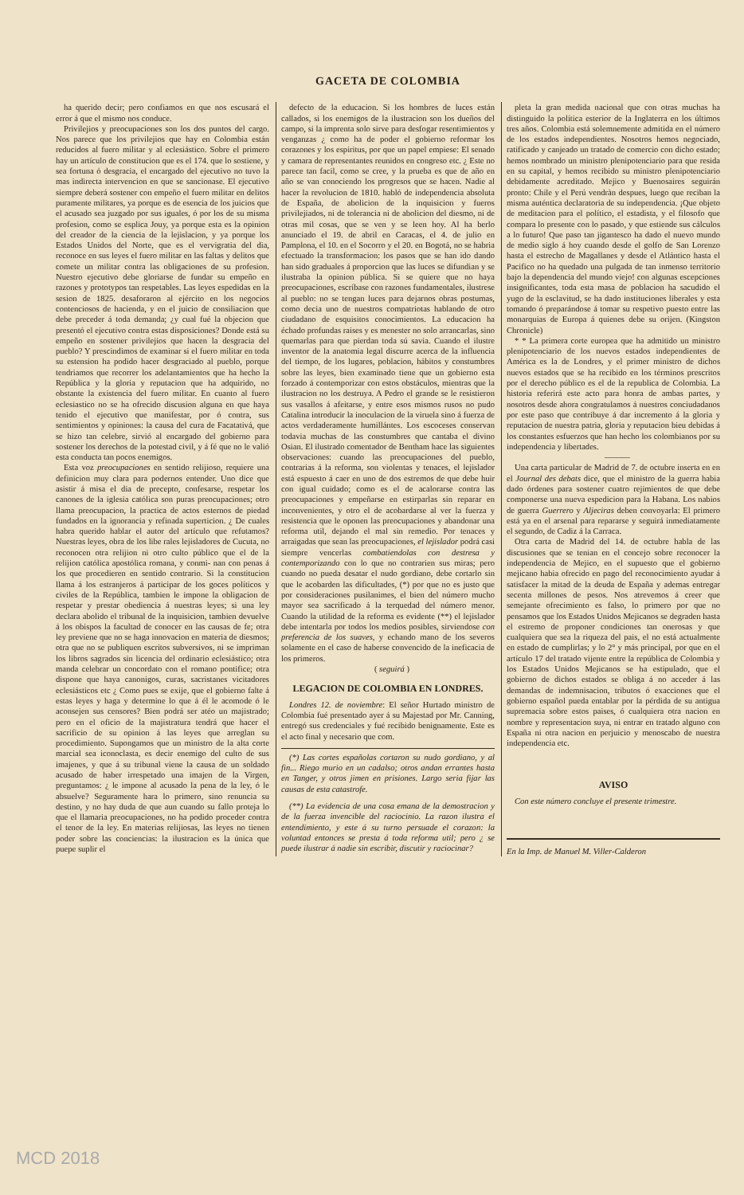GACETA DE COLOMBIA
ha querido decir; pero confiamos en que nos escusará el error á que el mismo nos conduce.
Privilejios y preocupaciones son los dos puntos del cargo. Nos parece que los privilejios que hay en Colombia están reducidos al fuero militar y al eclesiástico. Sobre el primero hay un artículo de constitucion que es el 174. que lo sostiene, y sea fortuna ó desgracia, el encargado del ejecutivo no tuvo la mas indirecta intervencion en que se sancionase. El ejecutivo siempre deberá sostener con empeño el fuero militar en delitos puramente militares, ya porque es de esencia de los juicios que el acusado sea juzgado por sus iguales, ó por los de su misma profesion, como se esplica Jouy, ya porque esta es la opinion del creador de la ciencia de la lejislacion, y ya porque los Estados Unidos del Norte, que es el vervigratia del dia, reconoce en sus leyes el fuero militar en las faltas y delitos que comete un militar contra las obligaciones de su profesion. Nuestro ejecutivo debe gloriarse de fundar su empeño en razones y prototypos tan respetables. Las leyes espedidas en la sesion de 1825. desaforaron al ejército en los negocios contenciosos de hacienda, y en el juicio de consiliacion que debe preceder á toda demanda; ¿y cual fué la objecion que presentó el ejecutivo contra estas disposiciones? Donde está su empeño en sostener privilejios que hacen la desgracia del pueblo? Y prescindimos de examinar si el fuero militar en toda su estension ha podido hacer desgraciado al pueblo, porque tendriamos que recorrer los adelantamientos que ha hecho la República y la gloria y reputacion que ha adquirido, no obstante la existencia del fuero militar. En cuanto al fuero eclesiastico no se ha ofrecido discusion alguna en que haya tenido el ejecutivo que manifestar, por ó contra, sus sentimientos y opiniones: la causa del cura de Facatativá, que se hizo tan celebre, sirvió al encargado del gobierno para sostener los derechos de la potestad civil, y á fé que no le valió esta conducta tan pocos enemigos.
Esta voz preocupaciones en sentido relijioso, requiere una definicion muy clara para podernos entender. Uno dice que asistir á misa el dia de precepto, confesarse, respetar los canones de la iglesia católica son puras preocupaciones; otro llama preocupacion, la practica de actos esternos de piedad fundados en la ignorancia y refinada superticion. ¿ De cuales habra querido hablar el autor del artículo que refutamos? Nuestras leyes, obra de los libe rales lejisladores de Cucuta, no reconocen otra relijion ni otro culto público que el de la relijion católica apostólica romana, y conmi- nan con penas á los que procedieren en sentido contrario. Si la constitucion llama á los estranjeros á participar de los goces políticos y civiles de la República, tambien le impone la obligacion de respetar y prestar obediencia á nuestras leyes; si una ley declara abolido el tribunal de la inquisicion, tambien devuelve á los obispos la facultad de conocer en las causas de fe; otra ley previene que no se haga innovacion en materia de diesmos; otra que no se publiquen escritos subversivos, ni se impriman los libros sagrados sin licencia del ordinario eclesiástico; otra manda celebrar un concordato con el romano pontifice; otra dispone que haya canonigos, curas, sacristanes vicitadores eclesiásticos etc ¿ Como pues se exije, que el gobierno falte á estas leyes y haga y determine lo que á él le acomode ó le aconsejen sus censores? Bien podrá ser atéo un majistrado; pero en el oficio de la majistratura tendrá que hacer el sacrificio de su opinion á las leyes que arreglan su procedimiento. Supongamos que un ministro de la alta corte marcial sea iconoclasta, es decir enemigo del culto de sus imajenes, y que á su tribunal viene la causa de un soldado acusado de haber irrespetado una imajen de la Virgen, preguntamos: ¿ le impone al acusado la pena de la ley, ó le absuelve? Seguramente hara lo primero, sino renuncia su destino, y no hay duda de que aun cuando su fallo proteja lo que el llamaria preocupaciones, no ha podido proceder contra el tenor de la ley. En materias relijiosas, las leyes no tienen poder sobre las conciencias: la ilustracion es la única que puepe suplir el
defecto de la educacion. Si los hombres de luces están callados, si los enemigos de la ilustracion son los dueños del campo, si la imprenta solo sirve para desfogar resentimientos y venganzas ¿ como ha de poder el gobierno reformar los corazones y los espiritus, por que un papel empiese: El senado y camara de representantes reunidos en congreso etc. ¿ Este no parece tan facil, como se cree, y la prueba es que de año en año se van conociendo los progresos que se hacen. Nadie al hacer la revolucion de 1810. habló de independencia absoluta de España, de abolicion de la inquisicion y fueros privilejiados, ni de tolerancia ni de abolicion del diesmo, ni de otras mil cosas, que se ven y se leen hoy. Al ha berlo anunciado el 19. de abril en Caracas, el 4. de julio en Pamplona, el 10. en el Socorro y el 20. en Bogotá, no se habria efectuado la transformacion: los pasos que se han ido dando han sido graduales á proporcion que las luces se difundian y se ilustraba la opinion pública. Si se quiere que no haya preocupaciones, escríbase con razones fundamentales, ilustrese al pueblo: no se tengan luces para dejarnos obras postumas, como decia uno de nuestros compatriotas hablando de otro ciudadano de esquisitos conocimientos. La educacion ha échado profundas raises y es menester no solo arrancarlas, sino quemarlas para que pierdan toda sú savia. Cuando el ilustre inventor de la anatomia legal discurre acerca de la influencia del tiempo, de los lugares, poblacion, hábitos y constumbres sobre las leyes, bien examinado tiene que un gobierno esta forzado á contemporizar con estos obstáculos, mientras que la ilustracion no los destruya. A Pedro el grande se le resistieron sus vasallos á afeitarse, y entre esos mismos rusos no pudo Catalina introducir la inoculacion de la viruela sino á fuerza de actos verdaderamente humillántes. Los escoceses conservan todavia muchas de las constumbres que cantaba el divino Osian. El ilustrado comentador de Bentham hace las siguientes observaciones: cuando las preocupaciones del pueblo, contrarias á la reforma, son violentas y tenaces, el lejislador está espuesto á caer en uno de dos estremos de que debe huir con igual cuidado; como es el de acalorarse contra las preocupaciones y empeñarse en estirparlas sin reparar en inconvenientes, y otro el de acobardarse al ver la fuerza y resistencia que le oponen las preocupaciones y abandonar una reforma util, dejando el mal sin remedio. Por tenaces y arraigadas que sean las preocupaciones, el lejislador podrá casi siempre vencerlas combatiendolas con destresa y contemporizando con lo que no contrarien sus miras; pero cuando no pueda desatar el nudo gordiano, debe cortarlo sin que le acobarden las dificultades, (*) por que no es justo que por consideraciones pusilanimes, el bien del número mucho mayor sea sacrificado á la terquedad del número menor. Cuando la utilidad de la reforma es evidente (**) el lejislador debe intentarla por todos los medios posibles, sirviendose con preferencia de los suaves, y echando mano de los severos solamente en el caso de haberse convencido de la ineficacia de los primeros.
( seguirá )
LEGACION DE COLOMBIA EN LONDRES.
Londres 12. de noviembre: El señor Hurtado ministro de Colombia fué presentado ayer á su Majestad por Mr. Canning, entregó sus credenciales y fué recibido benignamente. Este es el acto final y necesario que com.
(*) Las cortes españolas cortaron su nudo gordiano, y al fin... Riego murio en un cadalso; otros andan errantes hasta en Tanger, y otros jimen en prisiones. Largo seria fijar las causas de esta catastrofe.
(**) La evidencia de una cosa emana de la demostracion y de la fuerza invencible del raciocinio. La razon ilustra el entendimiento, y este á su turno persuade el corazon: la voluntad entonces se presta á toda reforma util; pero ¿ se puede ilustrar á nadie sin escribir, discutir y raciocinar?
pleta la gran medida nacional que con otras muchas ha distinguido la política esterior de la Inglaterra en los últimos tres años. Colombia está solemnemente admitida en el número de los estados independientes. Nosotros hemos negociado, ratificado y canjeado un tratado de comercio con dicho estado; hemos nombrado un ministro plenipotenciario para que resida en su capital, y hemos recibido su ministro plenipotenciario debidamente acreditado. Mejico y Buenosaires seguirán pronto: Chile y el Perú vendràn despues, luego que reciban la misma auténtica declaratoria de su independencia. ¡Que objeto de meditacion para el político, el estadista, y el filosofo que compara lo presente con lo pasado, y que estiende sus cálculos a lo futuro! Que paso tan jigantesco ha dado el nuevo mundo de medio siglo á hoy cuando desde el golfo de San Lorenzo hasta el estrecho de Magallanes y desde el Atlántico hasta el Pacifico no ha quedado una pulgada de tan inmenso territorio bajo la dependencia del mundo viejo! con algunas escepciones insignificantes, toda esta masa de poblacion ha sacudido el yugo de la esclavitud, se ha dado instituciones liberales y esta tomando ó preparándose á tomar su respetivo puesto entre las monarquias de Europa á quienes debe su orijen. (Kingston Chronicle)
* * La primera corte europea que ha admitido un ministro plenipotenciario de los nuevos estados independientes de América es la de Londres, y el primer ministro de dichos nuevos estados que se ha recibido en los términos prescritos por el derecho público es el de la republica de Colombia. La historia referirá este acto para honra de ambas partes, y nosotros desde ahora congratulamos á nuestros conciudadanos por este paso que contribuye á dar incremento á la gloria y reputacion de nuestra patria, gloria y reputacion bieu debidas á los constantes esfuerzos que han hecho los colombianos por su independencia y libertades.
———
Una carta particular de Madrid de 7. de octubre inserta en en el Journal des debats dice, que el ministro de la guerra habia dado órdenes para sostener cuatro rejimientos de que debe componerse una nueva espedicion para la Habana. Los nabios de guerra Guerrero y Aljeciras deben convoyarla: El primero está ya en el arsenal para repararse y seguirá inmediatamente el segundo, de Cadiz á la Carraca.
Otra carta de Madrid del 14. de octubre habla de las discusiones que se tenian en el concejo sobre reconocer la independencia de Mejico, en el supuesto que el gobierno mejicano habia ofrecido en pago del reconocimiento ayudar á satisfacer la mitad de la deuda de España y ademas entregar secenta millones de pesos. Nos atrevemos á creer que semejante ofrecimiento es falso, lo primero por que no pensamos que los Estados Unidos Mejicanos se degraden hasta el estremo de proponer condiciones tan onerosas y que cualquiera que sea la riqueza del pais, el no está actualmente en estado de cumplirlas; y lo 2° y más principal, por que en el artículo 17 del tratado vijente entre la república de Colombia y los Estados Unidos Mejicanos se ha estipulado, que el gobierno de dichos estados se obliga á no acceder á las demandas de indemnisacion, tributos ó exacciones que el gobierno español pueda entablar por la pérdida de su antigua supremacia sobre estos paises, ó cualquiera otra nacion en nombre y representacion suya, ni entrar en tratado alguno con España ni otra nacion en perjuicio y menoscabo de nuestra independencia etc.
AVISO
Con este número concluye el presente trimestre.
En la Imp. de Manuel M. Viller-Calderon
MCD 2018